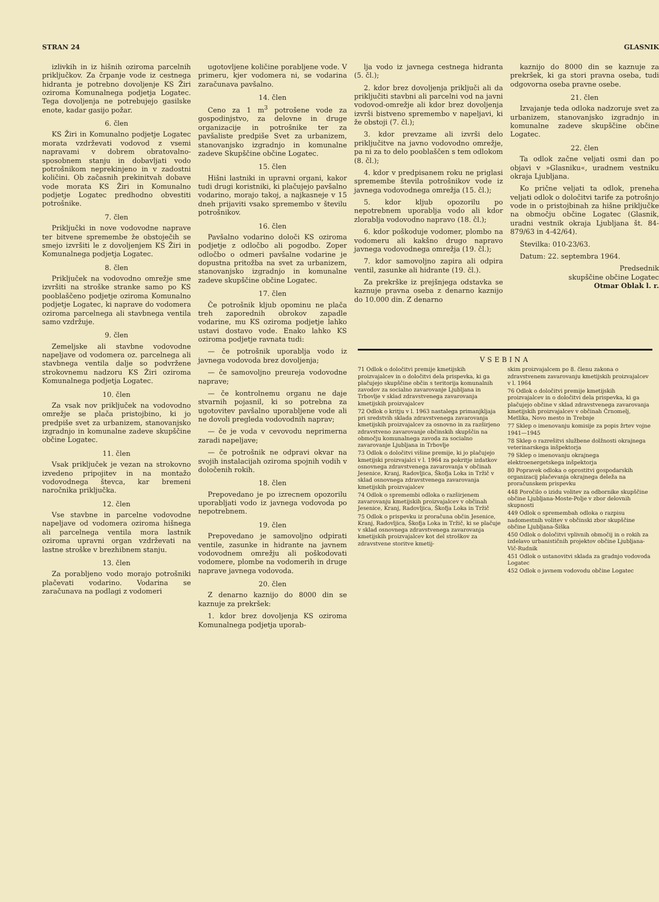STRAN 24 GLASNIK
izlivkih in iz hišnih oziroma parcelnih priključkov. Za črpanje vode iz cestnega hidranta je potrebno dovoljenje KS Žiri oziroma Komunalnega podjetja Logatec. Tega dovoljenja ne potrebujejo gasilske enote, kadar gasijo požar.
6. člen
KS Žiri in Komunalno podjetje Logatec morata vzdrževati vodovod z vsemi napravami v dobrem obratovalno-sposobnem stanju in dobavljati vodo potrošnikom neprekinjeno in v zadostni količini. Ob začasnih prekinitvah dobave vode morata KS Žiri in Komunalno podjetje Logatec predhodno obvestiti potrošnike.
7. člen
Priključki in nove vodovodne naprave ter bitvene spremembe že obstoječih se smejo izvršiti le z dovoljenjem KS Žiri in Komunalnega podjetja Logatec.
8. člen
Priključek na vodovodno omrežje sme izvršiti na stroške stranke samo po KS pooblaščeno podjetje oziroma Komunalno podjetje Logatec, ki naprave do vodomera oziroma parcelnega ali stavbnega ventila samo vzdržuje.
9. člen
Zemeljske ali stavbne vodovodne napeljave od vodomera oz. parcelnega ali stavbnega ventila dalje so podvržene strokovnemu nadzoru KS Žiri oziroma Komunalnega podjetja Logatec.
10. člen
Za vsak nov priključek na vodovodno omrežje se plača pristojbino, ki jo predpiše svet za urbanizem, stanovanjsko izgradnjo in komunalne zadeve skupščine občine Logatec.
11. člen
Vsak priključek je vezan na strokovno izvedeno pripojitev in na montažo vodovodnega števca, kar bremeni naročnika priključka.
12. člen
Vse stavbne in parcelne vodovodne napeljave od vodomera oziroma hišnega ali parcelnega ventila mora lastnik oziroma upravni organ vzdrževati na lastne stroške v brezhibnem stanju.
13. člen
Za porabljeno vodo morajo potrošniki plačevati vodarino. Vodarina se zaračunava na podlagi z vodomeri
ugotovljene količine porabljene vode. V primeru, kjer vodomera ni, se vodarina zaračunava pavšalno.
14. člen
Ceno za 1 m<sup>3</sup> potrošene vode za gospodinjstvo, za delovne in druge organizacije in potrošnike ter za pavšaliste predpiše Svet za urbanizem, stanovanjsko izgradnjo in komunalne zadeve Skupščine občine Logatec.
15. člen
Hišni lastniki in upravni organi, kakor tudi drugi koristniki, ki plačujejo pavšalno vodarino, morajo takoj, a najkasneje v 15 dneh prijaviti vsako spremembo v številu potrošnikov.
16. člen
Pavšalno vodarino določi KS oziroma podjetje z odločbo ali pogodbo. Zoper odločbo o odmeri pavšalne vodarine je dopustna pritožba na svet za urbanizem, stanovanjsko izgradnjo in komunalne zadeve skupščine občine Logatec.
17. člen
Če potrošnik kljub opominu ne plača treh zaporednih obrokov zapadle vodarine, mu KS oziroma podjetje lahko ustavi dostavo vode. Enako lahko KS oziroma podjetje ravnata tudi:
— če potrošnik uporablja vodo iz javnega vodovoda brez dovoljenja;
— če samovoljno preureja vodovodne naprave;
— če kontrolnemu organu ne daje stvarnih pojasnil, ki so potrebna za ugotovitev pavšalno uporabljene vode ali ne dovoli pregleda vodovodnih naprav;
— če je voda v cevovodu neprimerna zaradi napeljave;
— če potrošnik ne odpravi okvar na svojih instalacijah oziroma spojnih vodih v določenih rokih.
18. člen
Prepovedano je po izrecnem opozorilu uporabljati vodo iz javnega vodovoda po nepotrebnem.
19. člen
Prepovedano je samovoljno odpirati ventile, zasunke in hidrante na javnem vodovodnem omrežju ali poškodovati vodomere, plombe na vodomerih in druge naprave javnega vodovoda.
20. člen
Z denarno kaznijo do 8000 din se kaznuje za prekršek:
1. kdor brez dovoljenja KS oziroma Komunalnega podjetja uporab-
lja vodo iz javnega cestnega hidranta (5. čl.);
2. kdor brez dovoljenja priključi ali da priključiti stavbni ali parcelni vod na javni vodovod-omrežje ali kdor brez dovoljenja izvrši bistveno spremembo v napeljavi, ki že obstoji (7. čl.);
3. kdor prevzame ali izvrši delo priključitve na javno vodovodno omrežje, pa ni za to delo pooblaščen s tem odlokom (8. čl.);
4. kdor v predpisanem roku ne priglasi spremembe števila potrošnikov vode iz javnega vodovodnega omrežja (15. čl.);
5. kdor kljub opozorilu po nepotrebnem uporablja vodo ali kdor zlorablja vodovodno napravo (18. čl.);
6. kdor poškoduje vodomer, plombo na vodomeru ali kakšno drugo napravo javnega vodovodnega omrežja (19. čl.);
7. kdor samovoljno zapira ali odpira ventil, zasunke ali hidrante (19. čl.).
Za prekrške iz prejšnjega odstavka se kaznuje pravna oseba z denarno kaznijo do 10.000 din. Z denarno
kaznijo do 8000 din se kaznuje za prekršek, ki ga stori pravna oseba, tudi odgovorna oseba pravne osebe.
21. člen
Izvajanje teda odloka nadzoruje svet za urbanizem, stanovanjsko izgradnjo in komunalne zadeve skupščine občine Logatec.
22. člen
Ta odlok začne veljati osmi dan po objavi v »Glasniku«, uradnem vestniku okraja Ljubljana.
Ko prične veljati ta odlok, preneha veljati odlok o določitvi tarife za potrošnjo vode in o pristojbinah za hišne priključke na območju občine Logatec (Glasnik, uradni vestnik okraja Ljubljana št. 84-879/63 in 4-42/64).
Številka: 010-23/63.
Datum: 22. septembra 1964.
Predsednik
skupščine občine Logatec
Otmar Oblak l. r.
VSEBINA
71 Odlok o določitvi premije kmetijskih proizvajalcev in o določitvi dela prispevka, ki ga plačujejo skupščine občin s teritorija komunalnih zavodov za socialno zavarovanje Ljubljana in Trbovlje v sklad zdravstvenega zavarovanja kmetijskih proizvajalcev
72 Odlok o kritju v l. 1963 nastalega primanjkljaja pri sredstvih sklada zdravstvenega zavarovanja kmetijskih proizvajalcev za osnovno in za razširjeno zdravstveno zavarovanje občinskih skupščin na območju komunalnega zavoda za socialno zavarovanje Ljubljana in Trbovlje
73 Odlok o določitvi višine premije, ki jo plačujejo kmetijski proizvajalci v l. 1964 za pokritje izdatkov osnovnega zdravstvenega zavarovanja v občinah Jesenice, Kranj, Radovljica, Škofja Loka in Tržič v sklad osnovnega zdravstvenega zavarovanja kmetijskih proizvajalcev
74 Odlok o spremembi odloka o razširjenem zavarovanju kmetijskih proizvajalcev v občinah Jesenice, Kranj, Radovljica, Škofja Loka in Tržič
75 Odlok o prispevku iz proračuna občin Jesenice, Kranj, Radovljica, Škofja Loka in Tržič, ki se plačuje v sklad osnovnega zdravstvenega zavarovanja kmetijskih proizvajalcev kot del stroškov za zdravstvene storitve kmetij-
skim proizvajalcem po 8. členu zakona o zdravstvenem zavarovanju kmetijskih proizvajalcev v l. 1964
76 Odlok o določitvi premije kmetijskih proizvajalcev in o določitvi dela prispevka, ki ga plačujejo občine v sklad zdravstvenega zavarovanja kmetijskih proizvajalcev v občinah Črnomelj, Metlika, Novo mesto in Trebnje
77 Sklep o imenovanju komisije za popis žrtev vojne 1941—1945
78 Sklep o razrešitvi službene dolžnosti okrajnega veterinarskega inšpektorja
79 Sklep o imenovanju okrajnega elektroenergetskega inšpektorja
80 Popravek odloka o oprostitvi gospodarskih organizacij plačevanja okrajnega deleža na proračunskem prispevku
448 Poročilo o izidu volitev za odbornike skupščine občine Ljubljana-Moste-Polje v zbor delovnih skupnosti
449 Odlok o spremembah odloka o razpisu nadomestnih volitev v občinski zbor skupščine občine Ljubljana-Šiška
450 Odlok o določitvi vplivnih območij in o rokih za izdelavo urbanističnih projektov občine Ljubljana-Vič-Rudnik
451 Odlok o ustanovitvi sklada za gradnjo vodovoda Logatec
452 Odlok o javnem vodovodu občine Logatec